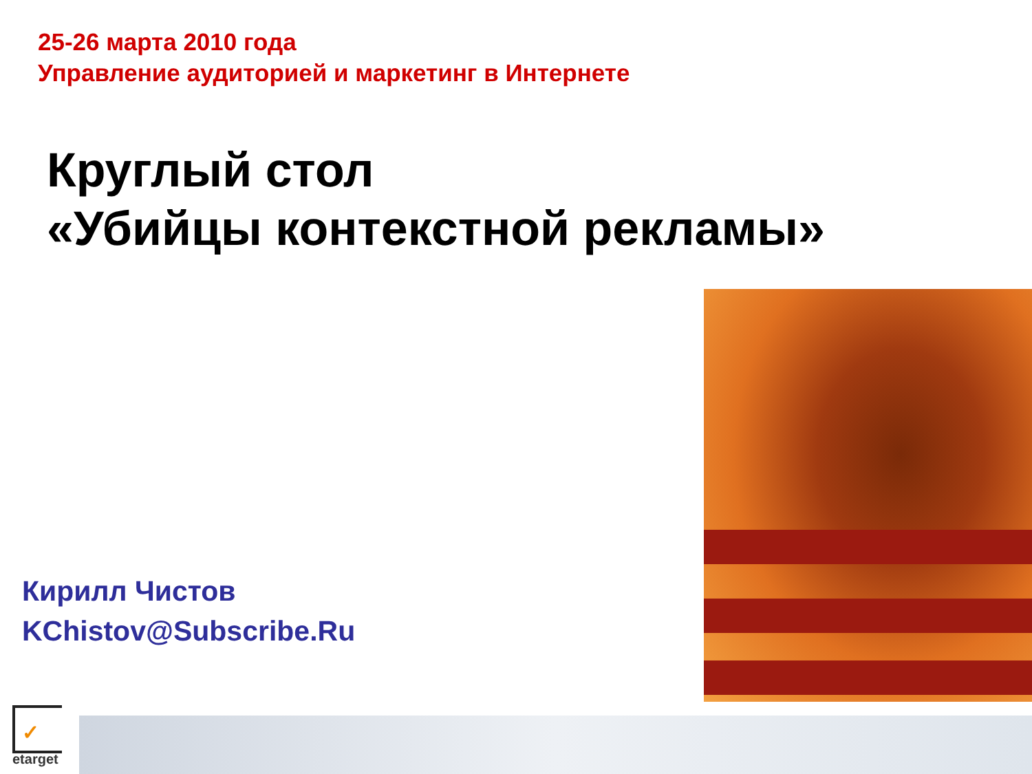25-26 марта 2010 года
Управление аудиторией и маркетинг в Интернете
Круглый стол
«Убийцы контекстной рекламы»
Кирилл Чистов
KChistov@Subscribe.Ru
✓
etarget